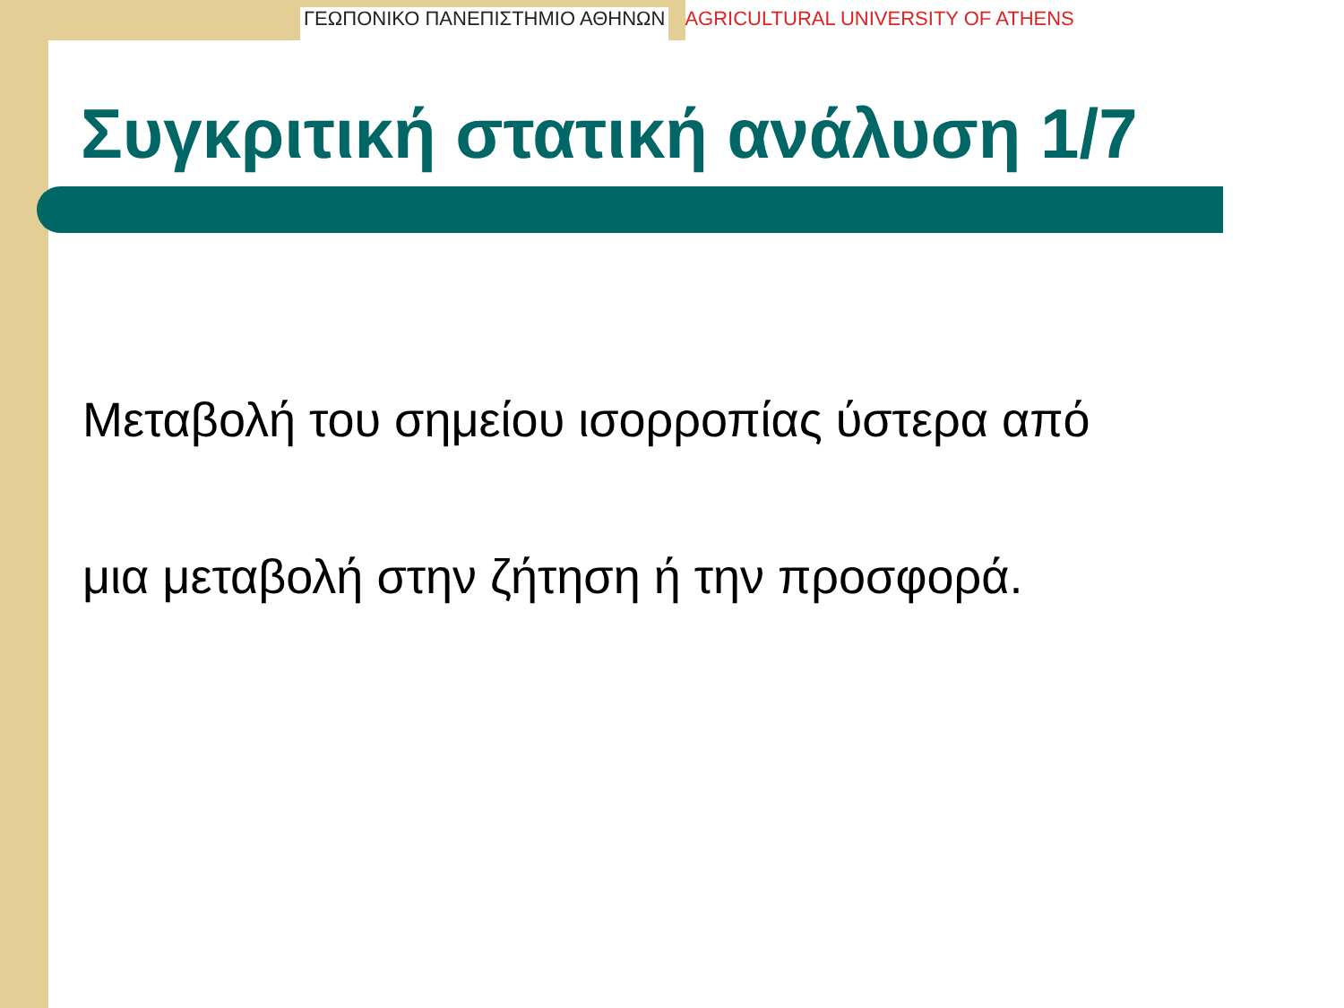ΓΕΩΠΟΝΙΚΟ ΠΑΝΕΠΙΣΤΗΜΙΟ ΑΘΗΝΩΝ AGRICULTURAL UNIVERSITY OF ATHENS
Συγκριτική στατική ανάλυση 1/7
Μεταβολή του σημείου ισορροπίας ύστερα από
μια μεταβολή στην ζήτηση ή την προσφορά.